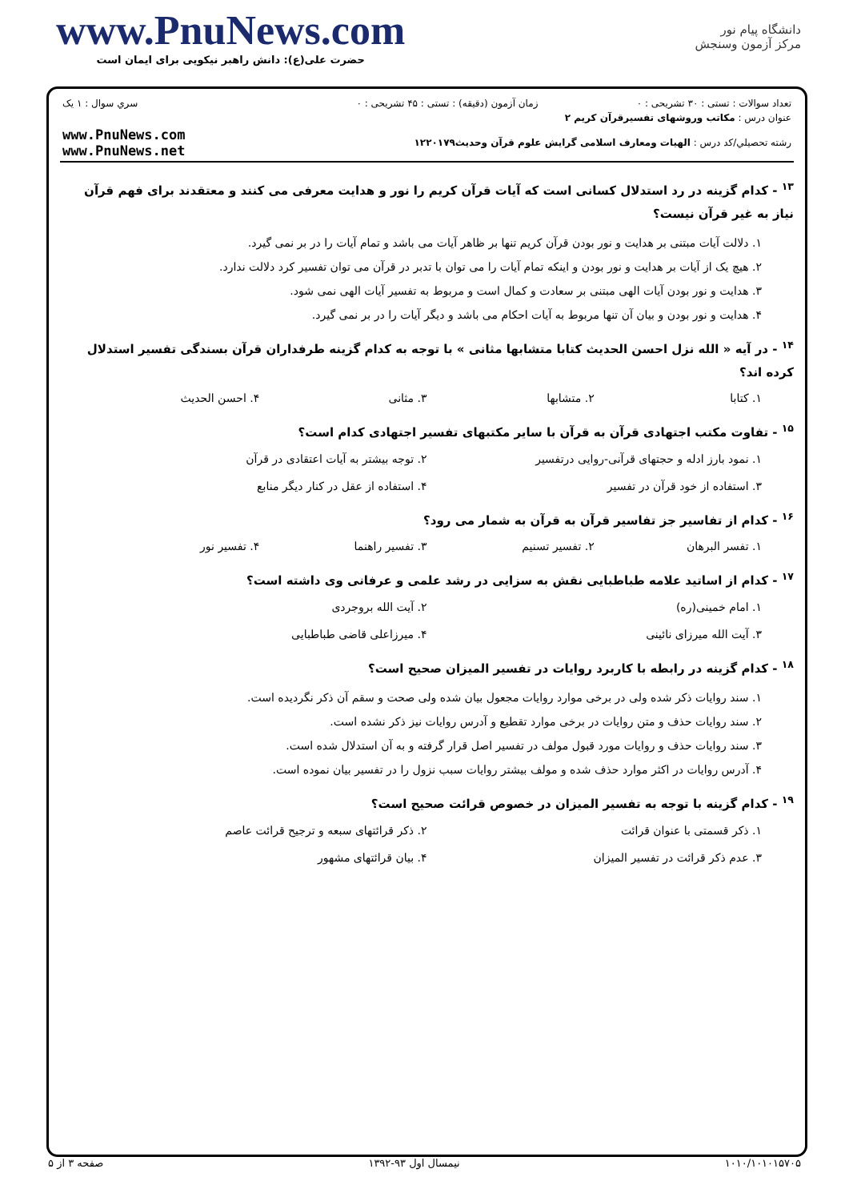www.PnuNews.com
حضرت علی(ع): دانش راهبر نیکویی برای ایمان است
دانشگاه پیام نور
مرکز آزمون وسنجش
| تعداد سوالات : تستی : ۳۰ تشریحی : ۰ | زمان آزمون (دقیقه) : تستی : ۴۵ تشریحی : ۰ | سري سوال : ۱ یک |
| عنوان درس : مکاتب وروشهای تفسیرقرآن کریم ۲ | | |
| رشته تحصيلي/کد درس : الهیات ومعارف اسلامی گرایش علوم قرآن وحدیث۱۲۲۰۱۷۹ | | www.PnuNews.com www.PnuNews.net |
<sup>۱۳</sup> - کدام گزینه در رد استدلال کسانی است که آیات قرآن کریم را نور و هدایت معرفی می کنند و معتقدند برای فهم قرآن نیاز به غیر قرآن نیست؟
۱. دلالت آیات مبتنی بر هدایت و نور بودن قرآن کریم تنها بر ظاهر آیات می باشد و تمام آیات را در بر نمی گیرد.
۲. هیچ یک از آیات بر هدایت و نور بودن و اینکه تمام آیات را می توان با تدبر در قرآن می توان تفسیر کرد دلالت ندارد.
۳. هدایت و نور بودن آیات الهی مبتنی بر سعادت و کمال است و مربوط به تفسیر آیات الهی نمی شود.
۴. هدایت و نور بودن و بیان آن تنها مربوط به آیات احکام می باشد و دیگر آیات را در بر نمی گیرد.
<sup>۱۴</sup> - در آیه « الله نزل احسن الحدیث کتابا متشابها مثانی » با توجه به کدام گزینه طرفداران قرآن بسندگی تفسیر استدلال کرده اند؟
۱. کتابا ۲. متشابها ۳. مثانی ۴. احسن الحدیث
<sup>۱۵</sup> - تفاوت مکتب اجتهادی قرآن به قرآن با سایر مکتبهای تفسیر اجتهادی کدام است؟
۱. نمود بارز ادله و حجتهای قرآنی-روایی درتفسیر ۲. توجه بیشتر به آیات اعتقادی در قرآن ۳. استفاده از خود قرآن در تفسیر ۴. استفاده از عقل در کنار دیگر منابع
<sup>۱۶</sup> - کدام از تفاسیر جز تفاسیر قرآن به قرآن به شمار می رود؟
۱. تفسر البرهان ۲. تفسیر تسنیم ۳. تفسیر راهنما ۴. تفسیر نور
<sup>۱۷</sup> - کدام از اساتید علامه طباطبایی نقش به سزایی در رشد علمی و عرفانی وی داشته است؟
۱. امام خمینی(ره) ۲. آیت الله بروجردی ۳. آیت الله میرزای نائینی ۴. میرزاعلی قاضی طباطبایی
<sup>۱۸</sup> - کدام گزینه در رابطه با کاربرد روایات در تفسیر المیزان صحیح است؟
۱. سند روایات ذکر شده ولی در برخی موارد روایات مجعول بیان شده ولی صحت و سقم آن ذکر نگردیده است.
۲. سند روایات حذف و متن روایات در برخی موارد تقطیع و آدرس روایات نیز ذکر نشده است.
۳. سند روایات حذف و روایات مورد قبول مولف در تفسیر اصل قرار گرفته و به آن استدلال شده است.
۴. آدرس روایات در اکثر موارد حذف شده و مولف بیشتر روایات سبب نزول را در تفسیر بیان نموده است.
<sup>۱۹</sup> - کدام گزینه با توجه به تفسیر المیزان در خصوص قرائت صحیح است؟
۱. ذکر قسمتی با عنوان قرائت ۲. ذکر قرائتهای سبعه و ترجیح قرائت عاصم ۳. عدم ذکر قرائت در تفسیر المیزان ۴. بیان قرائتهای مشهور
۱۰۱۰/۱۰۱۰۱۵۷۰۵ نیمسال اول ۹۳-۱۳۹۲ صفحه ۳ از ۵